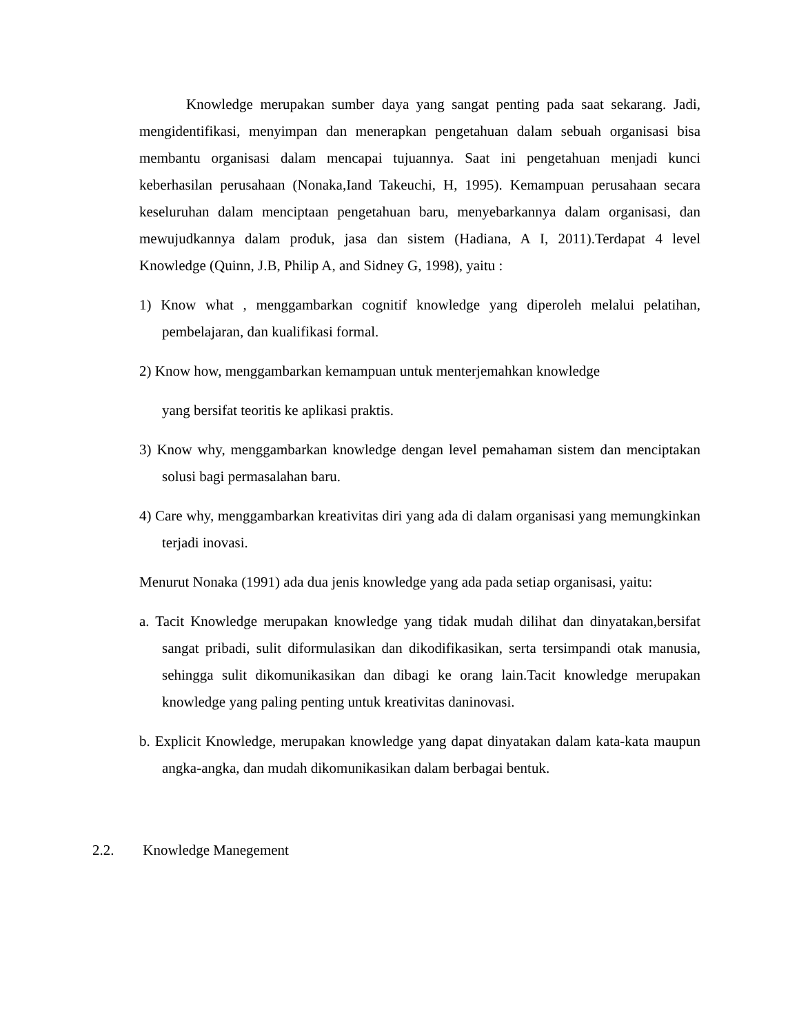Knowledge merupakan sumber daya yang sangat penting pada saat sekarang. Jadi, mengidentifikasi, menyimpan dan menerapkan pengetahuan dalam sebuah organisasi bisa membantu organisasi dalam mencapai tujuannya. Saat ini pengetahuan menjadi kunci keberhasilan perusahaan (Nonaka,Iand Takeuchi, H, 1995). Kemampuan perusahaan secara keseluruhan dalam menciptaan pengetahuan baru, menyebarkannya dalam organisasi, dan mewujudkannya dalam produk, jasa dan sistem (Hadiana, A I, 2011).Terdapat 4 level Knowledge (Quinn, J.B, Philip A, and Sidney G, 1998), yaitu :
1) Know what , menggambarkan cognitif knowledge yang diperoleh melalui pelatihan, pembelajaran, dan kualifikasi formal.
2) Know how, menggambarkan kemampuan untuk menterjemahkan knowledge
yang bersifat teoritis ke aplikasi praktis.
3) Know why, menggambarkan knowledge dengan level pemahaman sistem dan menciptakan solusi bagi permasalahan baru.
4) Care why, menggambarkan kreativitas diri yang ada di dalam organisasi yang memungkinkan terjadi inovasi.
Menurut Nonaka (1991) ada dua jenis knowledge yang ada pada setiap organisasi, yaitu:
a. Tacit Knowledge merupakan knowledge yang tidak mudah dilihat dan dinyatakan,bersifat sangat pribadi, sulit diformulasikan dan dikodifikasikan, serta tersimpandi otak manusia, sehingga sulit dikomunikasikan dan dibagi ke orang lain.Tacit knowledge merupakan knowledge yang paling penting untuk kreativitas daninovasi.
b. Explicit Knowledge, merupakan knowledge yang dapat dinyatakan dalam kata-kata maupun angka-angka, dan mudah dikomunikasikan dalam berbagai bentuk.
2.2. Knowledge Manegement